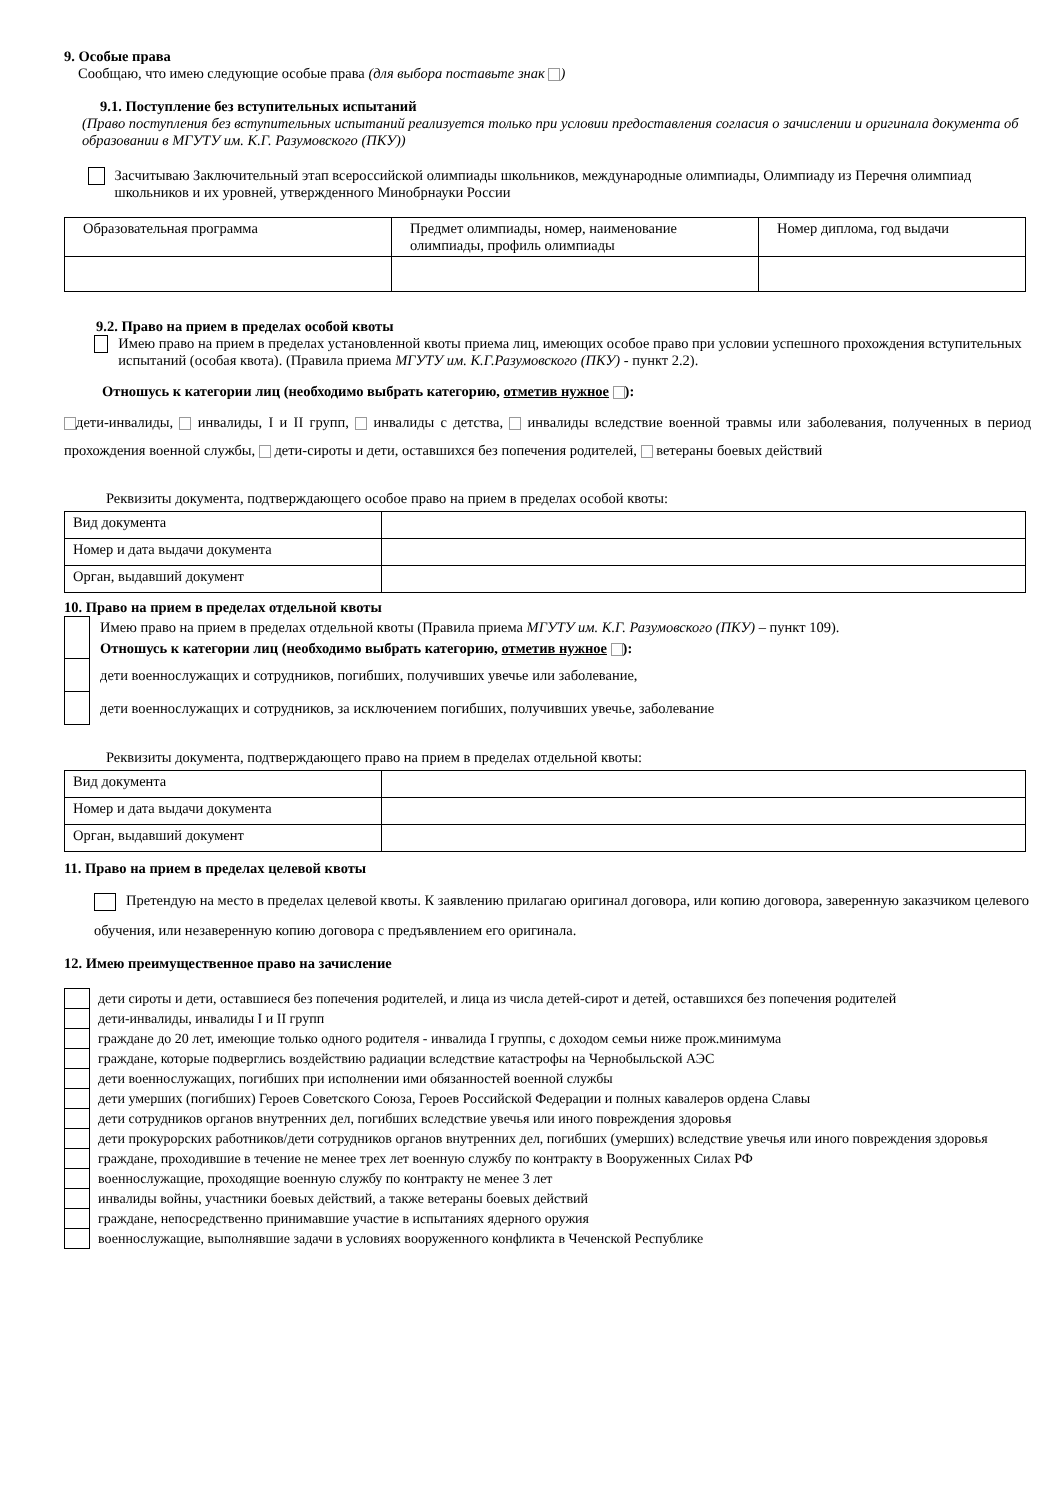9. Особые права
Сообщаю, что имею следующие особые права (для выбора поставьте знак )
9.1. Поступление без вступительных испытаний
(Право поступления без вступительных испытаний реализуется только при условии предоставления согласия о зачислении и оригинала документа об образовании в МГУТУ им. К.Г. Разумовского (ПКУ))
Засчитываю Заключительный этап всероссийской олимпиады школьников, международные олимпиады, Олимпиаду из Перечня олимпиад школьников и их уровней, утвержденного Минобрнауки России
| Образовательная программа | Предмет олимпиады, номер, наименование олимпиады, профиль олимпиады | Номер диплома, год выдачи |
9.2. Право на прием в пределах особой квоты
Имею право на прием в пределах установленной квоты приема лиц, имеющих особое право при условии успешного прохождения вступительных испытаний (особая квота). (Правила приема МГУТУ им. К.Г.Разумовского (ПКУ) - пункт 2.2).
Отношусь к категории лиц (необходимо выбрать категорию, отметив нужное ):
дети-инвалиды, инвалиды, I и II групп, инвалиды с детства, инвалиды вследствие военной травмы или заболевания, полученных в период прохождения военной службы, дети-сироты и дети, оставшихся без попечения родителей, ветераны боевых действий
Реквизиты документа, подтверждающего особое право на прием в пределах особой квоты:
| Вид документа | |
| Номер и дата выдачи документа | |
| Орган, выдавший документ | |
10. Право на прием в пределах отдельной квоты
| | Имею право на прием в пределах отдельной квоты (Правила приема МГУТУ им. К.Г. Разумовского (ПКУ) – пункт 109). |
| | Отношусь к категории лиц (необходимо выбрать категорию, отметив нужное ): |
| | дети военнослужащих и сотрудников, погибших, получивших увечье или заболевание, |
| | дети военнослужащих и сотрудников, за исключением погибших, получивших увечье, заболевание |
Реквизиты документа, подтверждающего право на прием в пределах отдельной квоты:
| Вид документа | |
| Номер и дата выдачи документа | |
| Орган, выдавший документ | |
11. Право на прием в пределах целевой квоты
Претендую на место в пределах целевой квоты. К заявлению прилагаю оригинал договора, или копию договора, заверенную заказчиком целевого обучения, или незаверенную копию договора с предъявлением его оригинала.
12. Имею преимущественное право на зачисление
| | дети сироты и дети, оставшиеся без попечения родителей, и лица из числа детей-сирот и детей, оставшихся без попечения родителей |
| | дети-инвалиды, инвалиды I и II групп |
| | граждане до 20 лет, имеющие только одного родителя - инвалида I группы, с доходом семьи ниже прож.минимума |
| | граждане, которые подверглись воздействию радиации вследствие катастрофы на Чернобыльской АЭС |
| | дети военнослужащих, погибших при исполнении ими обязанностей военной службы |
| | дети умерших (погибших) Героев Советского Союза, Героев Российской Федерации и полных кавалеров ордена Славы |
| | дети сотрудников органов внутренних дел, погибших вследствие увечья или иного повреждения здоровья |
| | дети прокурорских работников/дети сотрудников органов внутренних дел, погибших (умерших) вследствие увечья или иного повреждения здоровья |
| | граждане, проходившие в течение не менее трех лет военную службу по контракту в Вооруженных Силах РФ |
| | военнослужащие, проходящие военную службу по контракту не менее 3 лет |
| | инвалиды войны, участники боевых действий, а также ветераны боевых действий |
| | граждане, непосредственно принимавшие участие в испытаниях ядерного оружия |
| | военнослужащие, выполнявшие задачи в условиях вооруженного конфликта в Чеченской Республике |